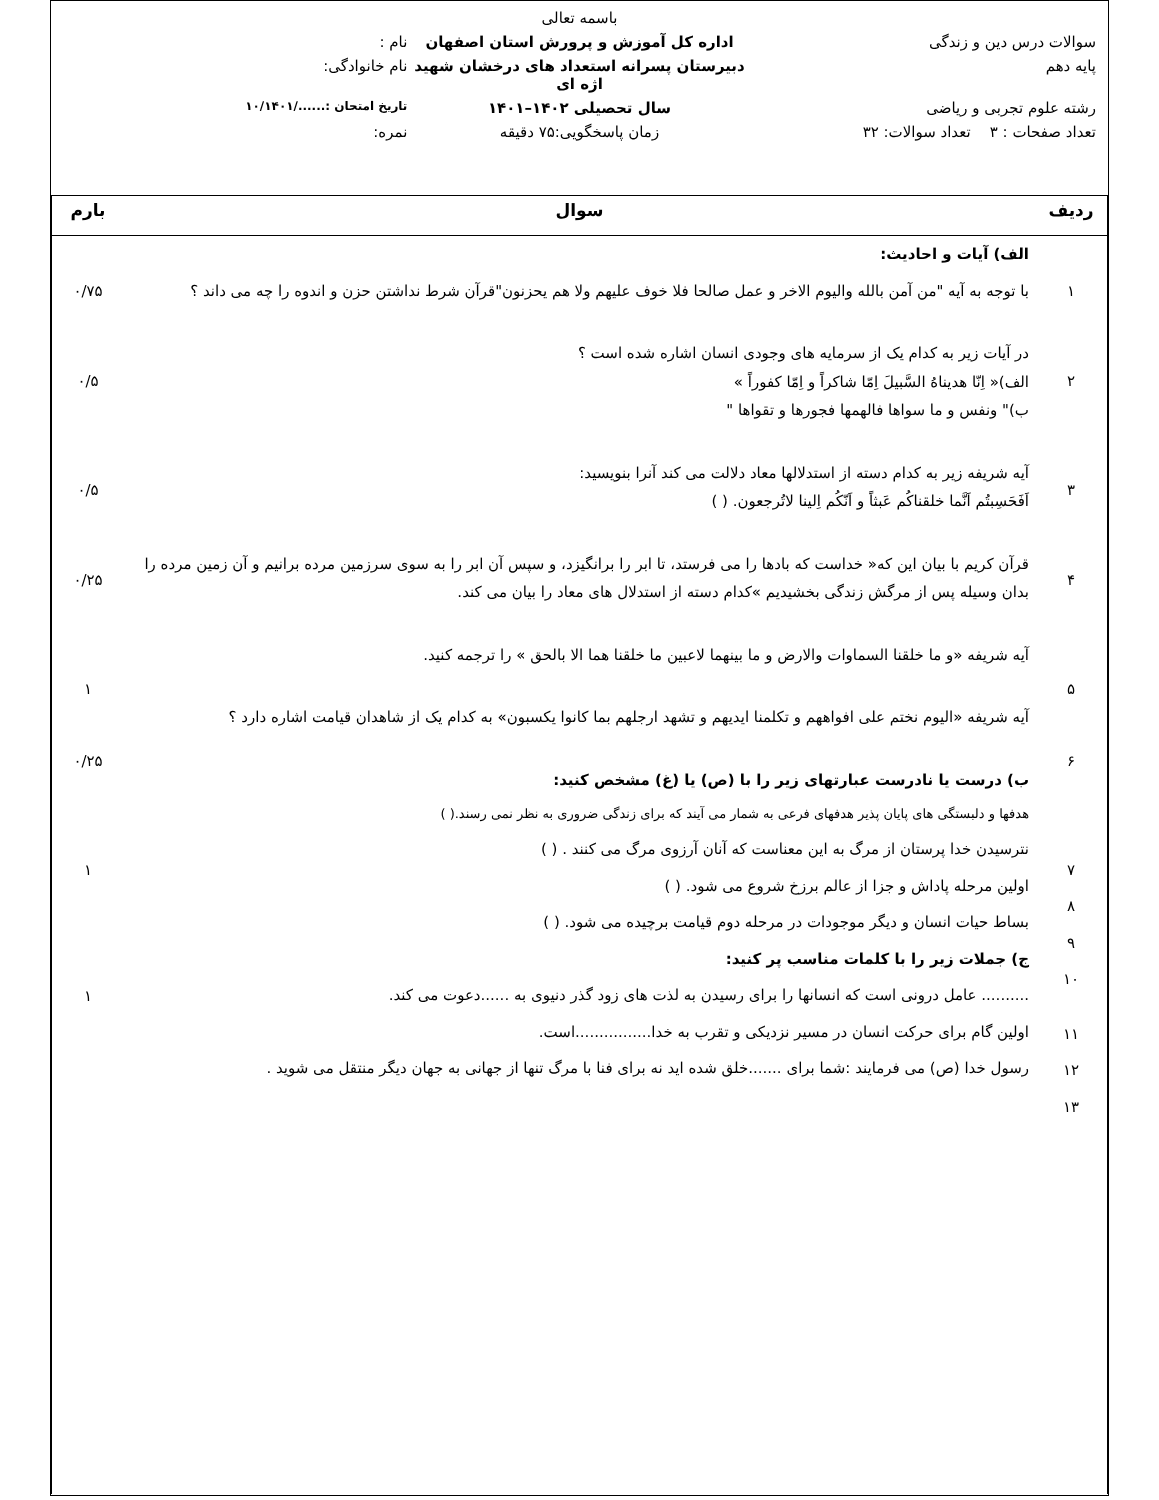باسمه تعالی
سوالات درس دین و زندگی اداره کل آموزش و پرورش استان اصفهان
نام :
پایه دهم دبیرستان پسرانه استعداد های درخشان شهید اژه ای
نام خانوادگی:
رشته علوم تجربی و ریاضی سال تحصیلی ۱۴۰۲–۱۴۰۱
تاریخ امتحان :....../۱۰/۱۴۰۱
تعداد صفحات : ۳ تعداد سوالات: ۳۲
زمان پاسخگویی:۷۵ دقیقه نمره:
| ردیف | سوال | بارم |
| --- | --- | --- |
| ۱ ۲ ۳ ۴ ۵ ۶ ۷ ۸ ۹ ۱۰ ۱۱ ۱۲ ۱۳ | الف) آیات و احادیث: با توجه به آیه "من آمن بالله والیوم الاخر و عمل صالحا فلا خوف علیهم ولا هم یحزنون"قرآن شرط نداشتن حزن و اندوه را چه می داند ؟ در آیات زیر به کدام یک از سرمایه های وجودی انسان اشاره شده است ؟ الف)« اِنّا هدیناهُ السَّبیلَ اِمّا شاکراً و اِمّا کفوراً » ب)" ونفس و ما سواها فالهمها فجورها و تقواها " آیه شریفه زیر به کدام دسته از استدلالها معاد دلالت می کند آنرا بنویسید: اَفَحَسِبتُم اَنَّما خلقناکُم عَبثاً و اَنّکُم اِلینا لاتُرجعون. ( ) قرآن کریم با بیان این که« خداست که بادها را می فرستد، تا ابر را برانگیزد، و سپس آن ابر را به سوی سرزمین مرده برانیم و آن زمین مرده را بدان وسیله پس از مرگش زندگی بخشیدیم »کدام دسته از استدلال های معاد را بیان می کند. آیه شریفه «و ما خلقنا السماوات والارض و ما بینهما لاعبین ما خلقنا هما الا بالحق » را ترجمه کنید. آیه شریفه «الیوم نختم علی افواههم و تکلمنا ایدیهم و تشهد ارجلهم بما کانوا یکسبون» به کدام یک از شاهدان قیامت اشاره دارد ؟ ب) درست یا نادرست عبارتهای زیر را با (ص) یا (غ) مشخص کنید: هدفها و دلبستگی های پایان پذیر هدفهای فرعی به شمار می آیند که برای زندگی ضروری به نظر نمی رسند.( ) نترسیدن خدا پرستان از مرگ به این معناست که آنان آرزوی مرگ می کنند . ( ) اولین مرحله پاداش و جزا از عالم برزخ شروع می شود. ( ) بساط حیات انسان و دیگر موجودات در مرحله دوم قیامت برچیده می شود. ( ) ج) جملات زیر را با کلمات مناسب پر کنید: .......... عامل درونی است که انسانها را برای رسیدن به لذت های زود گذر دنیوی به ......دعوت می کند. اولین گام برای حرکت انسان در مسیر نزدیکی و تقرب به خدا................است. رسول خدا (ص) می فرمایند :شما برای .......خلق شده اید نه برای فنا با مرگ تنها از جهانی به جهان دیگر منتقل می شوید . | ۰/۷۵ ۰/۵ ۰/۵ ۰/۲۵ ۱ ۰/۲۵ ۱ ۱ |